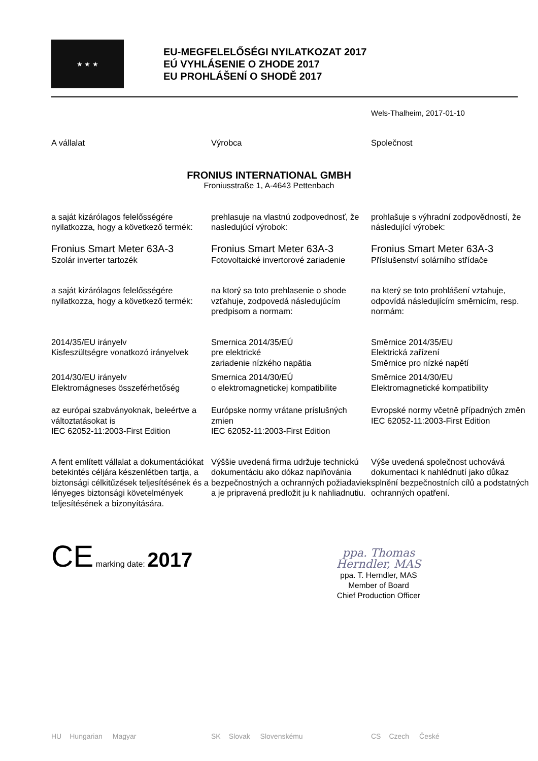★ ★ ★
EU-MEGFELELŐSÉGI NYILATKOZAT 2017
EÚ VYHLÁSENIE O ZHODE 2017
EU PROHLÁŠENÍ O SHODĚ 2017
Wels-Thalheim, 2017-01-10
A vállalat Výrobca Společnost
FRONIUS INTERNATIONAL GMBH
Froniusstraße 1, A-4643 Pettenbach
a saját kizárólagos felelősségére nyilatkozza, hogy a következő termék:
prehlasuje na vlastnú zodpovednosť, že nasledujúcí výrobok:
prohlašuje s výhradní zodpovědností, že následující výrobek:
Fronius Smart Meter 63A-3
Szolár inverter tartozék
Fronius Smart Meter 63A-3
Fotovoltaické invertorové zariadenie
Fronius Smart Meter 63A-3
Příslušenství solárního střídače
a saját kizárólagos felelősségére nyilatkozza, hogy a következő termék:
na ktorý sa toto prehlasenie o shode vzťahuje, zodpovedá následujúcím predpisom a normam:
na který se toto prohlášení vztahuje, odpovídá následujícím směrnicím, resp. normám:
2014/35/EU irányelv
Kisfeszültségre vonatkozó irányelvek
Smernica 2014/35/EÚ
pre elektrické
zariadenie nízkého napätia
Směrnice 2014/35/EU
Elektrická zařízení
Směrnice pro nízké napětí
2014/30/EU irányelv
Elektromágneses összeférhetőség
Smernica 2014/30/EÚ
o elektromagnetickej kompatibilite
Směrnice 2014/30/EU
Elektromagnetické kompatibility
az európai szabványoknak, beleértve a változtatásokat is
IEC 62052-11:2003-First Edition
Európske normy vrátane príslušných zmien
IEC 62052-11:2003-First Edition
Evropské normy včetně případných změn
IEC 62052-11:2003-First Edition
A fent említett vállalat a dokumentációkat betekintés céljára készenlétben tartja, a biztonsági célkitűzések teljesítésének és a lényeges biztonsági követelmények teljesítésének a bizonyítására.
Výššie uvedená firma udržuje technickú dokumentáciu ako dókaz naplňovánia bezpečnostných a ochranných požiadaviek a je pripravená predložit ju k nahliadnutiu.
Výše uvedená společnost uchovává dokumentaci k nahlédnutí jako důkaz splnění bezpečnostních cílů a podstatných ochranných opatření.
CE marking date: 2017
ppa. Thomas Herndler, MAS
ppa. T. Herndler, MAS
Member of Board
Chief Production Officer
HU Hungarian Magyar SK Slovak Slovenskému CS Czech České